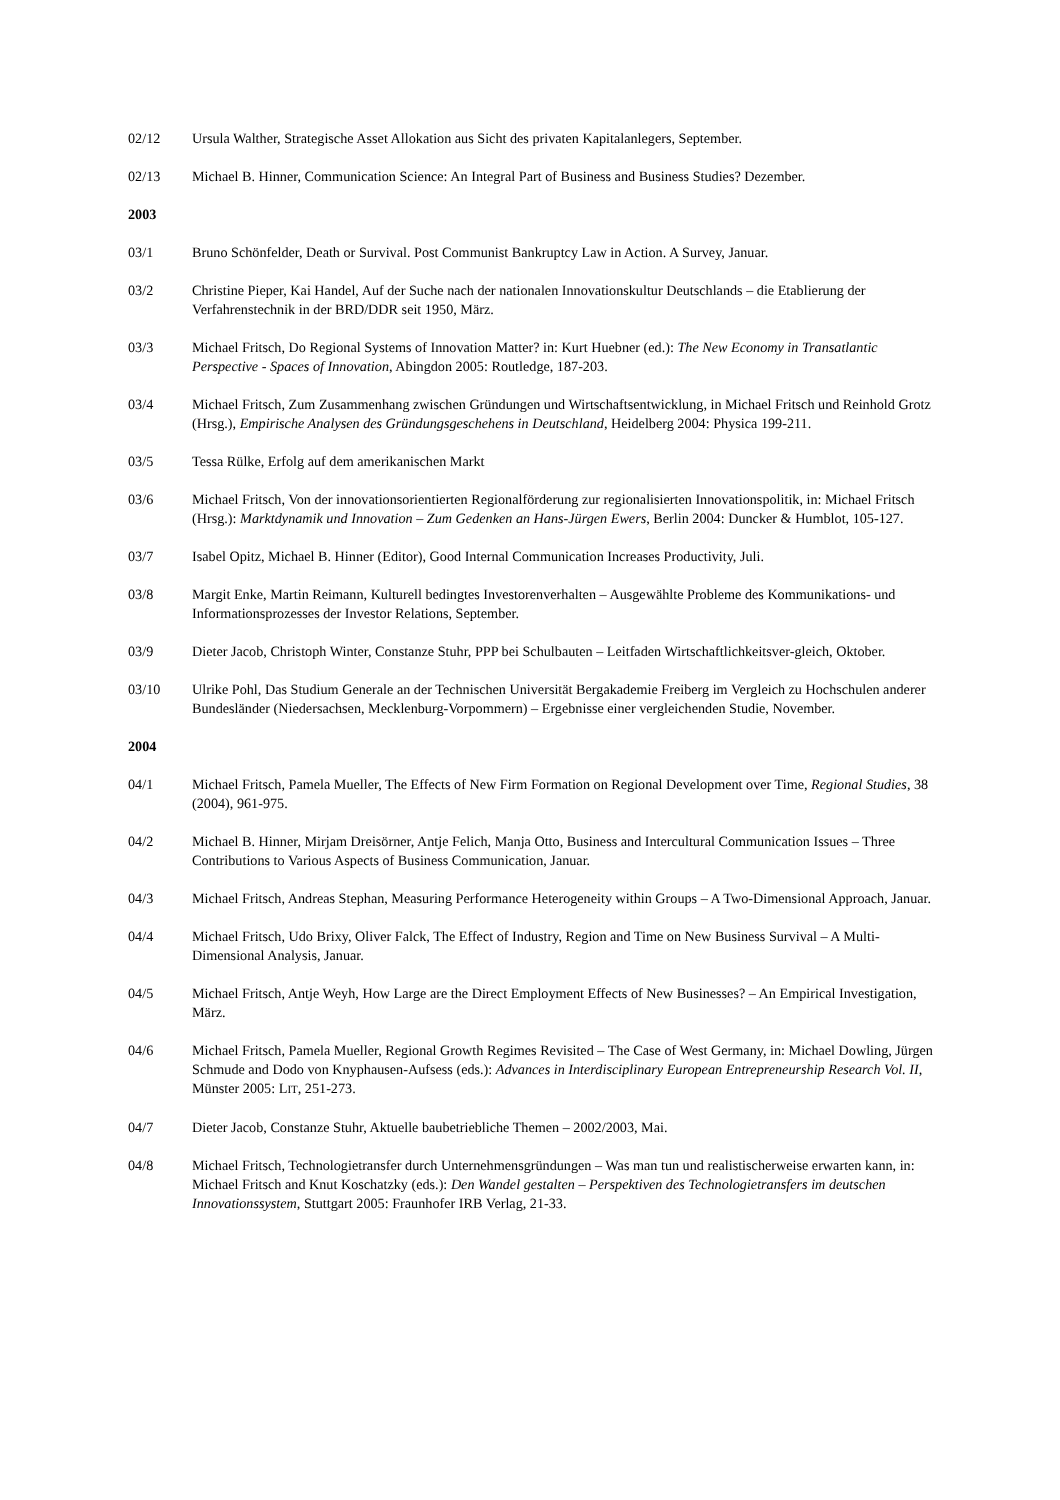02/12 Ursula Walther, Strategische Asset Allokation aus Sicht des privaten Kapitalanlegers, September.
02/13 Michael B. Hinner, Communication Science: An Integral Part of Business and Business Studies? Dezember.
2003
03/1 Bruno Schönfelder, Death or Survival. Post Communist Bankruptcy Law in Action. A Survey, Januar.
03/2 Christine Pieper, Kai Handel, Auf der Suche nach der nationalen Innovationskultur Deutschlands – die Etablierung der Verfahrenstechnik in der BRD/DDR seit 1950, März.
03/3 Michael Fritsch, Do Regional Systems of Innovation Matter? in: Kurt Huebner (ed.): The New Economy in Transatlantic Perspective - Spaces of Innovation, Abingdon 2005: Routledge, 187-203.
03/4 Michael Fritsch, Zum Zusammenhang zwischen Gründungen und Wirtschaftsentwicklung, in Michael Fritsch und Reinhold Grotz (Hrsg.), Empirische Analysen des Gründungsgeschehens in Deutschland, Heidelberg 2004: Physica 199-211.
03/5 Tessa Rülke, Erfolg auf dem amerikanischen Markt
03/6 Michael Fritsch, Von der innovationsorientierten Regionalförderung zur regionalisierten Innovationspolitik, in: Michael Fritsch (Hrsg.): Marktdynamik und Innovation – Zum Gedenken an Hans-Jürgen Ewers, Berlin 2004: Duncker & Humblot, 105-127.
03/7 Isabel Opitz, Michael B. Hinner (Editor), Good Internal Communication Increases Productivity, Juli.
03/8 Margit Enke, Martin Reimann, Kulturell bedingtes Investorenverhalten – Ausgewählte Probleme des Kommunikations- und Informationsprozesses der Investor Relations, September.
03/9 Dieter Jacob, Christoph Winter, Constanze Stuhr, PPP bei Schulbauten – Leitfaden Wirtschaftlichkeitsver-gleich, Oktober.
03/10 Ulrike Pohl, Das Studium Generale an der Technischen Universität Bergakademie Freiberg im Vergleich zu Hochschulen anderer Bundesländer (Niedersachsen, Mecklenburg-Vorpommern) – Ergebnisse einer vergleichenden Studie, November.
2004
04/1 Michael Fritsch, Pamela Mueller, The Effects of New Firm Formation on Regional Development over Time, Regional Studies, 38 (2004), 961-975.
04/2 Michael B. Hinner, Mirjam Dreisörner, Antje Felich, Manja Otto, Business and Intercultural Communication Issues – Three Contributions to Various Aspects of Business Communication, Januar.
04/3 Michael Fritsch, Andreas Stephan, Measuring Performance Heterogeneity within Groups – A Two-Dimensional Approach, Januar.
04/4 Michael Fritsch, Udo Brixy, Oliver Falck, The Effect of Industry, Region and Time on New Business Survival – A Multi-Dimensional Analysis, Januar.
04/5 Michael Fritsch, Antje Weyh, How Large are the Direct Employment Effects of New Businesses? – An Empirical Investigation, März.
04/6 Michael Fritsch, Pamela Mueller, Regional Growth Regimes Revisited – The Case of West Germany, in: Michael Dowling, Jürgen Schmude and Dodo von Knyphausen-Aufsess (eds.): Advances in Interdisciplinary European Entrepreneurship Research Vol. II, Münster 2005: LIT, 251-273.
04/7 Dieter Jacob, Constanze Stuhr, Aktuelle baubetriebliche Themen – 2002/2003, Mai.
04/8 Michael Fritsch, Technologietransfer durch Unternehmensgründungen – Was man tun und realistischerweise erwarten kann, in: Michael Fritsch and Knut Koschatzky (eds.): Den Wandel gestalten – Perspektiven des Technologietransfers im deutschen Innovationssystem, Stuttgart 2005: Fraunhofer IRB Verlag, 21-33.